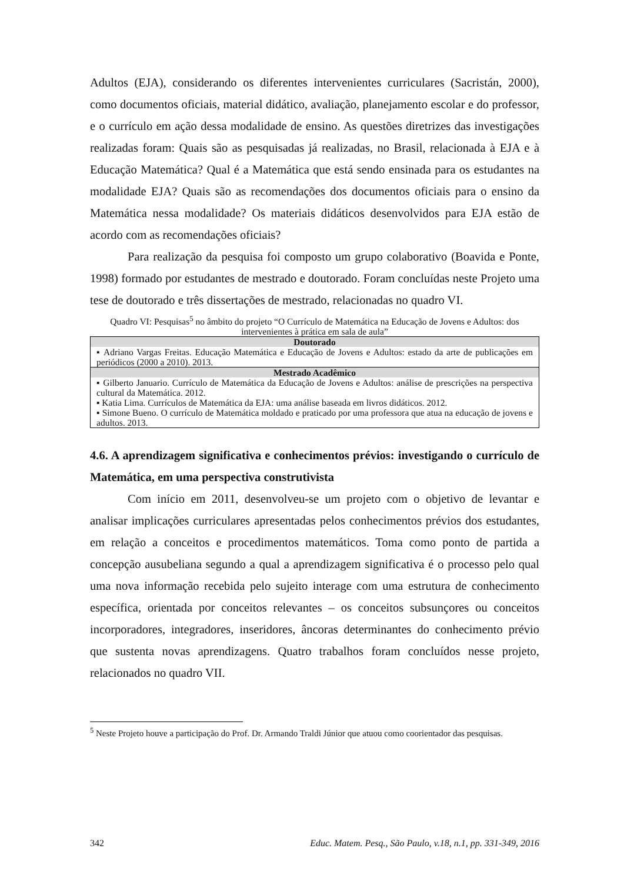Adultos (EJA), considerando os diferentes intervenientes curriculares (Sacristán, 2000), como documentos oficiais, material didático, avaliação, planejamento escolar e do professor, e o currículo em ação dessa modalidade de ensino. As questões diretrizes das investigações realizadas foram: Quais são as pesquisadas já realizadas, no Brasil, relacionada à EJA e à Educação Matemática? Qual é a Matemática que está sendo ensinada para os estudantes na modalidade EJA? Quais são as recomendações dos documentos oficiais para o ensino da Matemática nessa modalidade? Os materiais didáticos desenvolvidos para EJA estão de acordo com as recomendações oficiais?
Para realização da pesquisa foi composto um grupo colaborativo (Boavida e Ponte, 1998) formado por estudantes de mestrado e doutorado. Foram concluídas neste Projeto uma tese de doutorado e três dissertações de mestrado, relacionadas no quadro VI.
Quadro VI: Pesquisas<sup>5</sup> no âmbito do projeto “O Currículo de Matemática na Educação de Jovens e Adultos: dos intervenientes à prática em sala de aula”
| Doutorado |
| --- |
| ▪ Adriano Vargas Freitas. Educação Matemática e Educação de Jovens e Adultos: estado da arte de publicações em periódicos (2000 a 2010). 2013. |
| Mestrado Acadêmico |
| ▪ Gilberto Januario. Currículo de Matemática da Educação de Jovens e Adultos: análise de prescrições na perspectiva cultural da Matemática. 2012. |
| ▪ Katia Lima. Currículos de Matemática da EJA: uma análise baseada em livros didáticos. 2012. |
| ▪ Simone Bueno. O currículo de Matemática moldado e praticado por uma professora que atua na educação de jovens e adultos. 2013. |
4.6. A aprendizagem significativa e conhecimentos prévios: investigando o currículo de Matemática, em uma perspectiva construtivista
Com início em 2011, desenvolveu-se um projeto com o objetivo de levantar e analisar implicações curriculares apresentadas pelos conhecimentos prévios dos estudantes, em relação a conceitos e procedimentos matemáticos. Toma como ponto de partida a concepção ausubeliana segundo a qual a aprendizagem significativa é o processo pelo qual uma nova informação recebida pelo sujeito interage com uma estrutura de conhecimento específica, orientada por conceitos relevantes – os conceitos subsunçores ou conceitos incorporadores, integradores, inseridores, âncoras determinantes do conhecimento prévio que sustenta novas aprendizagens. Quatro trabalhos foram concluídos nesse projeto, relacionados no quadro VII.
<sup>5</sup> Neste Projeto houve a participação do Prof. Dr. Armando Traldi Júnior que atuou como coorientador das pesquisas.
342 Educ. Matem. Pesq., São Paulo, v.18, n.1, pp. 331-349, 2016